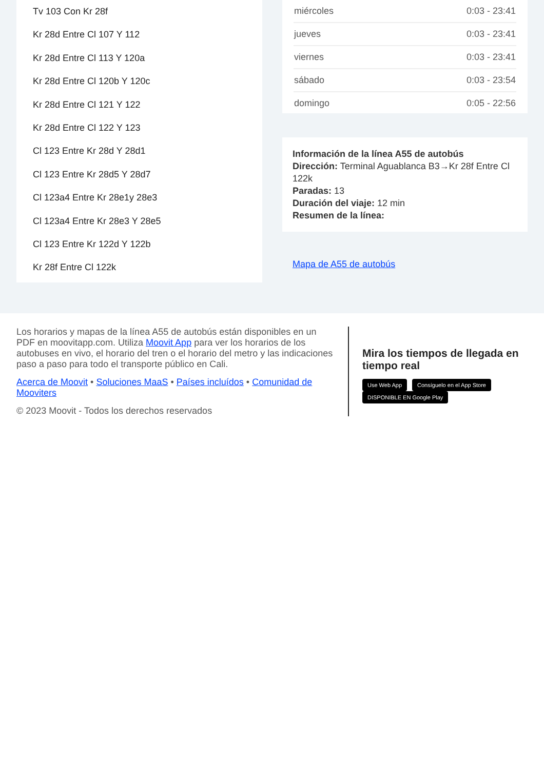Tv 103 Con Kr 28f
Kr 28d Entre Cl 107 Y 112
Kr 28d Entre Cl 113 Y 120a
Kr 28d Entre Cl 120b Y 120c
Kr 28d Entre Cl 121 Y 122
Kr 28d Entre Cl 122 Y 123
Cl 123 Entre Kr 28d Y 28d1
Cl 123 Entre Kr 28d5 Y 28d7
Cl 123a4 Entre Kr 28e1y 28e3
Cl 123a4 Entre Kr 28e3 Y 28e5
Cl 123 Entre Kr 122d Y 122b
Kr 28f Entre Cl 122k
| miércoles | 0:03 - 23:41 |
| jueves | 0:03 - 23:41 |
| viernes | 0:03 - 23:41 |
| sábado | 0:03 - 23:54 |
| domingo | 0:05 - 22:56 |
Información de la línea A55 de autobús
Dirección: Terminal Aguablanca B3→Kr 28f Entre Cl 122k
Paradas: 13
Duración del viaje: 12 min
Resumen de la línea:
Mapa de A55 de autobús
Los horarios y mapas de la línea A55 de autobús están disponibles en un PDF en moovitapp.com. Utiliza Moovit App para ver los horarios de los autobuses en vivo, el horario del tren o el horario del metro y las indicaciones paso a paso para todo el transporte público en Cali.
Acerca de Moovit • Soluciones MaaS • Países incluídos • Comunidad de Mooviters
© 2023 Moovit - Todos los derechos reservados
Mira los tiempos de llegada en tiempo real
Use Web App Consíguelo en el App Store DISPONIBLE EN Google Play